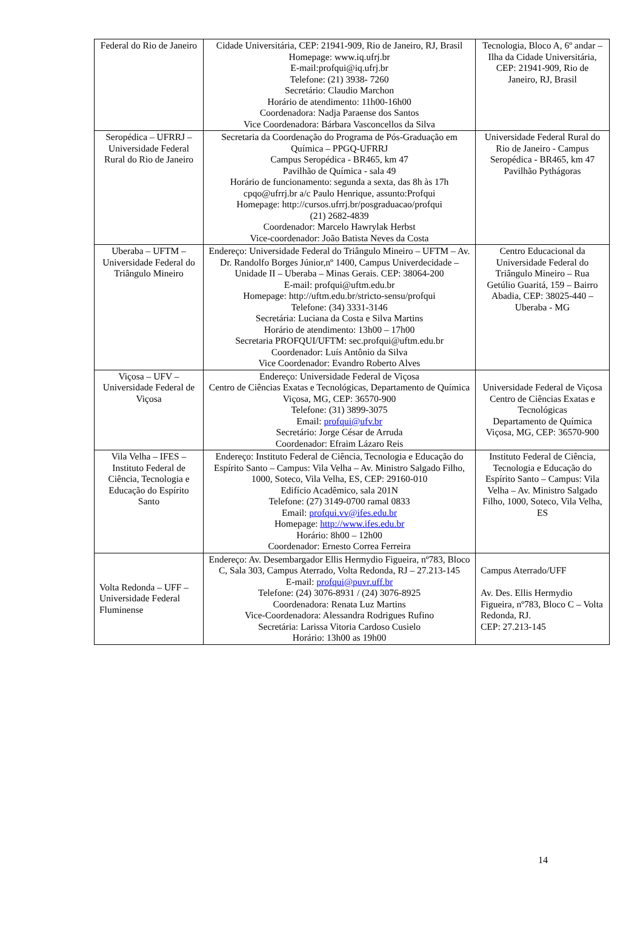| Federal do Rio de Janeiro | Cidade Universitária, CEP: 21941-909, Rio de Janeiro, RJ, Brasil Homepage: www.iq.ufrj.br E-mail:profqui@iq.ufrj.br Telefone: (21) 3938- 7260 Secretário: Claudio Marchon Horário de atendimento: 11h00-16h00 Coordenadora: Nadja Paraense dos Santos Vice Coordenadora: Bárbara Vasconcellos da Silva | Tecnologia, Bloco A, 6º andar – Ilha da Cidade Universitária, CEP: 21941-909, Rio de Janeiro, RJ, Brasil |
| Seropédica – UFRRJ – Universidade Federal Rural do Rio de Janeiro | Secretaria da Coordenação do Programa de Pós-Graduação em Química – PPGQ-UFRRJ Campus Seropédica - BR465, km 47 Pavilhão de Química - sala 49 Horário de funcionamento: segunda a sexta, das 8h às 17h cpqo@ufrrj.br a/c Paulo Henrique, assunto:Profqui Homepage: http://cursos.ufrrj.br/posgraduacao/profqui (21) 2682-4839 Coordenador: Marcelo Hawrylak Herbst Vice-coordenador: João Batista Neves da Costa | Universidade Federal Rural do Rio de Janeiro - Campus Seropédica - BR465, km 47 Pavilhão Pythágoras |
| Uberaba – UFTM – Universidade Federal do Triângulo Mineiro | Endereço: Universidade Federal do Triângulo Mineiro – UFTM – Av. Dr. Randolfo Borges Júnior,nº 1400, Campus Univerdecidade – Unidade II – Uberaba – Minas Gerais. CEP: 38064-200 E-mail: profqui@uftm.edu.br Homepage: http://uftm.edu.br/stricto-sensu/profqui Telefone: (34) 3331-3146 Secretária: Luciana da Costa e Silva Martins Horário de atendimento: 13h00 – 17h00 Secretaria PROFQUI/UFTM: sec.profqui@uftm.edu.br Coordenador: Luís Antônio da Silva Vice Coordenador: Evandro Roberto Alves | Centro Educacional da Universidade Federal do Triângulo Mineiro – Rua Getúlio Guaritá, 159 – Bairro Abadia, CEP: 38025-440 – Uberaba - MG |
| Viçosa – UFV – Universidade Federal de Viçosa | Endereço: Universidade Federal de Viçosa Centro de Ciências Exatas e Tecnológicas, Departamento de Química Viçosa, MG, CEP: 36570-900 Telefone: (31) 3899-3075 Email: profqui@ufv.br Secretário: Jorge César de Arruda Coordenador: Efraim Lázaro Reis | Universidade Federal de Viçosa Centro de Ciências Exatas e Tecnológicas Departamento de Química Viçosa, MG, CEP: 36570-900 |
| Vila Velha – IFES – Instituto Federal de Ciência, Tecnologia e Educação do Espírito Santo | Endereço: Instituto Federal de Ciência, Tecnologia e Educação do Espírito Santo – Campus: Vila Velha – Av. Ministro Salgado Filho, 1000, Soteco, Vila Velha, ES, CEP: 29160-010 Edifício Acadêmico, sala 201N Telefone: (27) 3149-0700 ramal 0833 Email: profqui.vv@ifes.edu.br Homepage: http://www.ifes.edu.br Horário: 8h00 – 12h00 Coordenador: Ernesto Correa Ferreira | Instituto Federal de Ciência, Tecnologia e Educação do Espírito Santo – Campus: Vila Velha – Av. Ministro Salgado Filho, 1000, Soteco, Vila Velha, ES |
| Volta Redonda – UFF – Universidade Federal Fluminense | Endereço: Av. Desembargador Ellis Hermydio Figueira, nº783, Bloco C, Sala 303, Campus Aterrado, Volta Redonda, RJ – 27.213-145 E-mail: profqui@puvr.uff.br Telefone: (24) 3076-8931 / (24) 3076-8925 Coordenadora: Renata Luz Martins Vice-Coordenadora: Alessandra Rodrigues Rufino Secretária: Larissa Vitoria Cardoso Cusielo Horário: 13h00 as 19h00 | Campus Aterrado/UFF Av. Des. Ellis Hermydio Figueira, nº783, Bloco C – Volta Redonda, RJ. CEP: 27.213-145 |
14